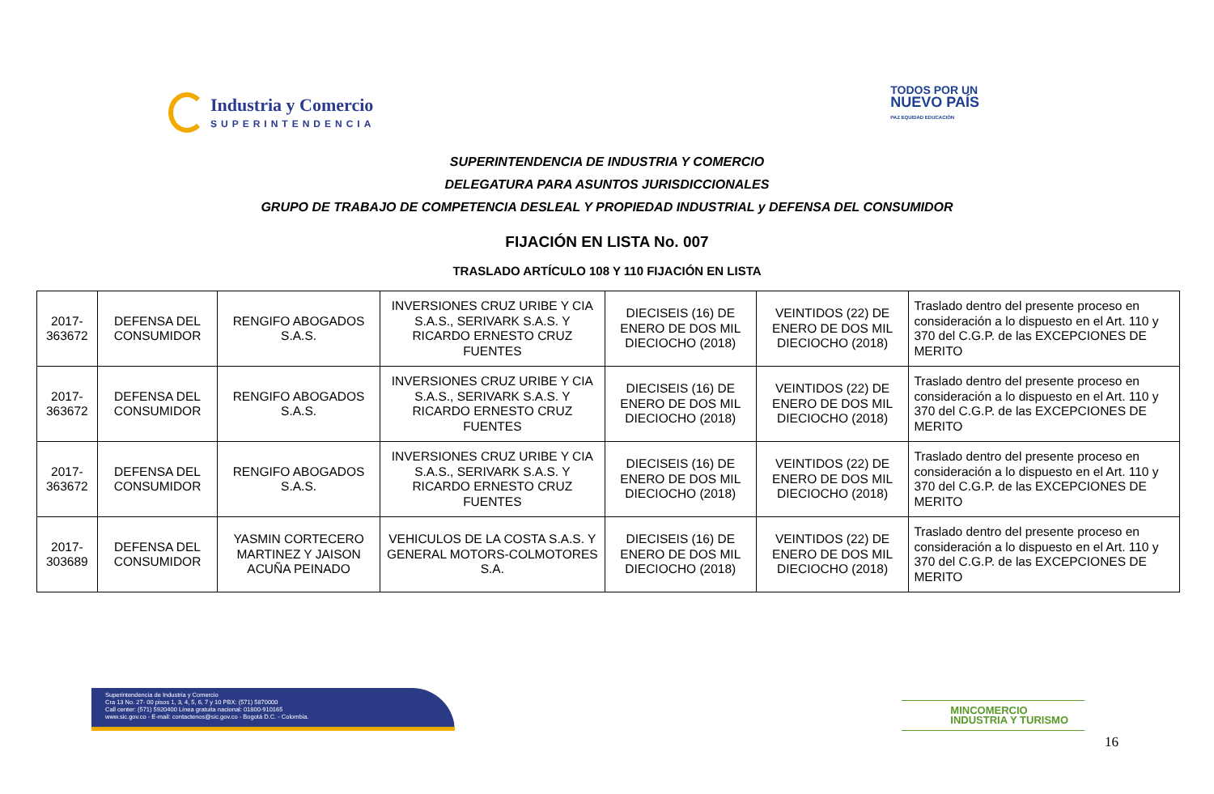Industria y Comercio
SUPERINTENDENCIA
TODOS POR UN
NUEVO PAÍS
PAZ EQUIDAD EDUCACIÓN
SUPERINTENDENCIA DE INDUSTRIA Y COMERCIO
DELEGATURA PARA ASUNTOS JURISDICCIONALES
GRUPO DE TRABAJO DE COMPETENCIA DESLEAL Y PROPIEDAD INDUSTRIAL y DEFENSA DEL CONSUMIDOR
FIJACIÓN EN LISTA No. 007
TRASLADO ARTÍCULO 108 Y 110 FIJACIÓN EN LISTA
| 2017-363672 | DEFENSA DEL CONSUMIDOR | RENGIFO ABOGADOS S.A.S. | INVERSIONES CRUZ URIBE Y CIA S.A.S., SERIVARK S.A.S. Y RICARDO ERNESTO CRUZ FUENTES | DIECISEIS (16) DE ENERO DE DOS MIL DIECIOCHO (2018) | VEINTIDOS (22) DE ENERO DE DOS MIL DIECIOCHO (2018) | Traslado dentro del presente proceso en consideración a lo dispuesto en el Art. 110 y 370 del C.G.P. de las EXCEPCIONES DE MERITO |
| 2017-363672 | DEFENSA DEL CONSUMIDOR | RENGIFO ABOGADOS S.A.S. | INVERSIONES CRUZ URIBE Y CIA S.A.S., SERIVARK S.A.S. Y RICARDO ERNESTO CRUZ FUENTES | DIECISEIS (16) DE ENERO DE DOS MIL DIECIOCHO (2018) | VEINTIDOS (22) DE ENERO DE DOS MIL DIECIOCHO (2018) | Traslado dentro del presente proceso en consideración a lo dispuesto en el Art. 110 y 370 del C.G.P. de las EXCEPCIONES DE MERITO |
| 2017-363672 | DEFENSA DEL CONSUMIDOR | RENGIFO ABOGADOS S.A.S. | INVERSIONES CRUZ URIBE Y CIA S.A.S., SERIVARK S.A.S. Y RICARDO ERNESTO CRUZ FUENTES | DIECISEIS (16) DE ENERO DE DOS MIL DIECIOCHO (2018) | VEINTIDOS (22) DE ENERO DE DOS MIL DIECIOCHO (2018) | Traslado dentro del presente proceso en consideración a lo dispuesto en el Art. 110 y 370 del C.G.P. de las EXCEPCIONES DE MERITO |
| 2017-303689 | DEFENSA DEL CONSUMIDOR | YASMIN CORTECERO MARTINEZ Y JAISON ACUÑA PEINADO | VEHICULOS DE LA COSTA S.A.S. Y GENERAL MOTORS-COLMOTORES S.A. | DIECISEIS (16) DE ENERO DE DOS MIL DIECIOCHO (2018) | VEINTIDOS (22) DE ENERO DE DOS MIL DIECIOCHO (2018) | Traslado dentro del presente proceso en consideración a lo dispuesto en el Art. 110 y 370 del C.G.P. de las EXCEPCIONES DE MERITO |
Superintendencia de Industria y Comercio
Cra 13 No. 27- 00 pisos 1, 3, 4, 5, 6, 7 y 10 PBX: (571) 5870000
Call center: (571) 5920400 Línea gratuita nacional: 01800-910165
www.sic.gov.co - E-mail: contactenos@sic.gov.co - Bogotá D.C. - Colombia.
MINCOMERCIO
INDUSTRIA Y TURISMO
16